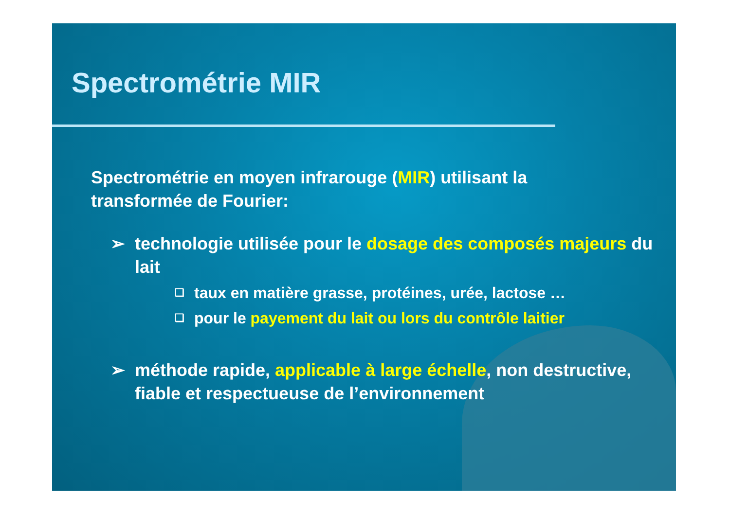Spectrométrie MIR
Spectrométrie en moyen infrarouge (MIR) utilisant la
transformée de Fourier:
➢ technologie utilisée pour le dosage des composés majeurs du lait
❑ taux en matière grasse, protéines, urée, lactose …
❑ pour le payement du lait ou lors du contrôle laitier
➢ méthode rapide, applicable à large échelle, non destructive, fiable et respectueuse de l’environnement